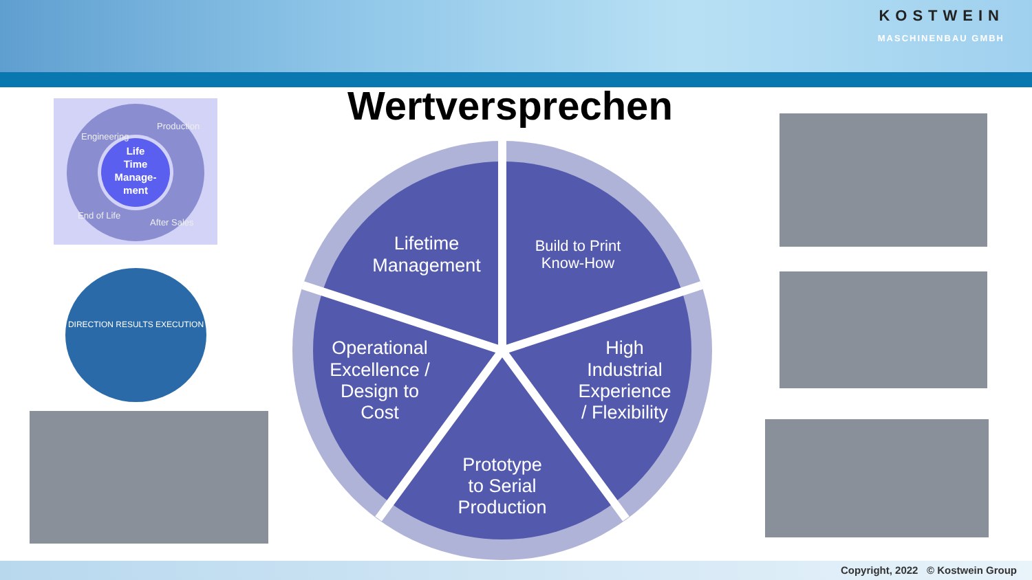KOSTWEIN
MASCHINENBAU GMBH
Wertversprechen
Life
Time
Manage-
ment
Engineering
Production
End of Life
After Sales
DIRECTION RESULTS EXECUTION
Lifetime
Management
Build to Print
Know-How
High
Industrial
Experience
/ Flexibility
Prototype
to Serial
Production
Operational
Excellence /
Design to
Cost
Copyright, 2022 © Kostwein Group